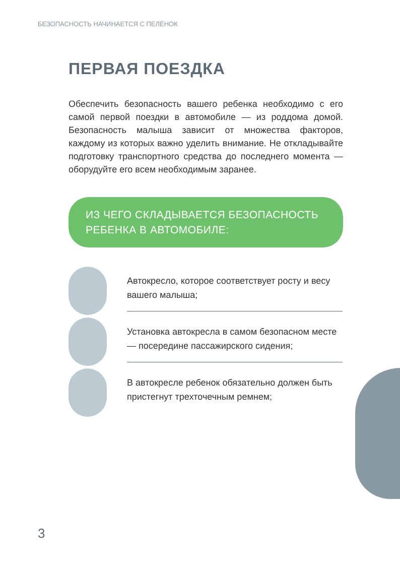БЕЗОПАСНОСТЬ НАЧИНАЕТСЯ С ПЕЛЁНОК
ПЕРВАЯ ПОЕЗДКА
Обеспечить безопасность вашего ребенка необходимо с его самой первой поездки в автомобиле — из роддома домой. Безопасность малыша зависит от множества факторов, каждому из которых важно уделить внимание. Не откладывайте подготовку транспортного средства до последнего момента — оборудуйте его всем необходимым заранее.
ИЗ ЧЕГО СКЛАДЫВАЕТСЯ БЕЗОПАСНОСТЬ
РЕБЕНКА В АВТОМОБИЛЕ:
Автокресло, которое соответствует росту и весу вашего малыша;
Установка автокресла в самом безопасном месте — посередине пассажирского сидения;
В автокресле ребенок обязательно должен быть пристегнут трехточечным ремнем;
3